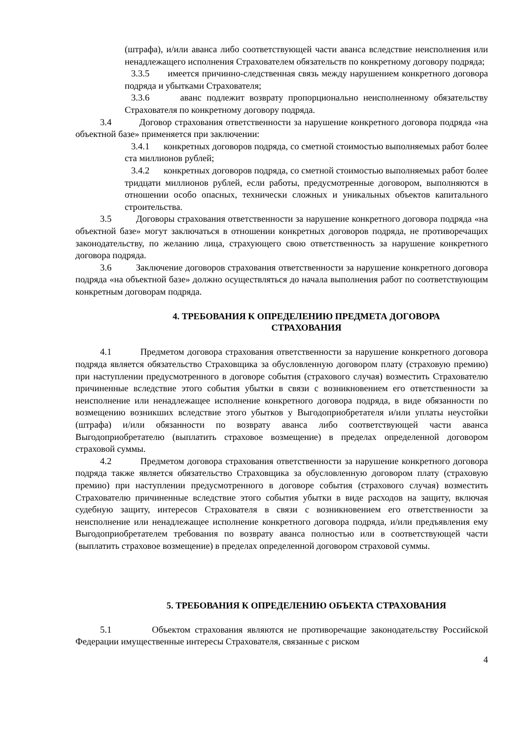(штрафа), и/или аванса либо соответствующей части аванса вследствие неисполнения или ненадлежащего исполнения Страхователем обязательств по конкретному договору подряда;
3.3.5 имеется причинно-следственная связь между нарушением конкретного договора подряда и убытками Страхователя;
3.3.6 аванс подлежит возврату пропорционально неисполненному обязательству Страхователя по конкретному договору подряда.
3.4 Договор страхования ответственности за нарушение конкретного договора подряда «на объектной базе» применяется при заключении:
3.4.1 конкретных договоров подряда, со сметной стоимостью выполняемых работ более ста миллионов рублей;
3.4.2 конкретных договоров подряда, со сметной стоимостью выполняемых работ более тридцати миллионов рублей, если работы, предусмотренные договором, выполняются в отношении особо опасных, технически сложных и уникальных объектов капитального строительства.
3.5 Договоры страхования ответственности за нарушение конкретного договора подряда «на объектной базе» могут заключаться в отношении конкретных договоров подряда, не противоречащих законодательству, по желанию лица, страхующего свою ответственность за нарушение конкретного договора подряда.
3.6 Заключение договоров страхования ответственности за нарушение конкретного договора подряда «на объектной базе» должно осуществляться до начала выполнения работ по соответствующим конкретным договорам подряда.
4. ТРЕБОВАНИЯ К ОПРЕДЕЛЕНИЮ ПРЕДМЕТА ДОГОВОРА
СТРАХОВАНИЯ
4.1 Предметом договора страхования ответственности за нарушение конкретного договора подряда является обязательство Страховщика за обусловленную договором плату (страховую премию) при наступлении предусмотренного в договоре события (страхового случая) возместить Страхователю причиненные вследствие этого события убытки в связи с возникновением его ответственности за неисполнение или ненадлежащее исполнение конкретного договора подряда, в виде обязанности по возмещению возникших вследствие этого убытков у Выгодоприобретателя и/или уплаты неустойки (штрафа) и/или обязанности по возврату аванса либо соответствующей части аванса Выгодоприобретателю (выплатить страховое возмещение) в пределах определенной договором страховой суммы.
4.2 Предметом договора страхования ответственности за нарушение конкретного договора подряда также является обязательство Страховщика за обусловленную договором плату (страховую премию) при наступлении предусмотренного в договоре события (страхового случая) возместить Страхователю причиненные вследствие этого события убытки в виде расходов на защиту, включая судебную защиту, интересов Страхователя в связи с возникновением его ответственности за неисполнение или ненадлежащее исполнение конкретного договора подряда, и/или предъявления ему Выгодоприобретателем требования по возврату аванса полностью или в соответствующей части (выплатить страховое возмещение) в пределах определенной договором страховой суммы.
5. ТРЕБОВАНИЯ К ОПРЕДЕЛЕНИЮ ОБЪЕКТА СТРАХОВАНИЯ
5.1 Объектом страхования являются не противоречащие законодательству Российской Федерации имущественные интересы Страхователя, связанные с риском
4